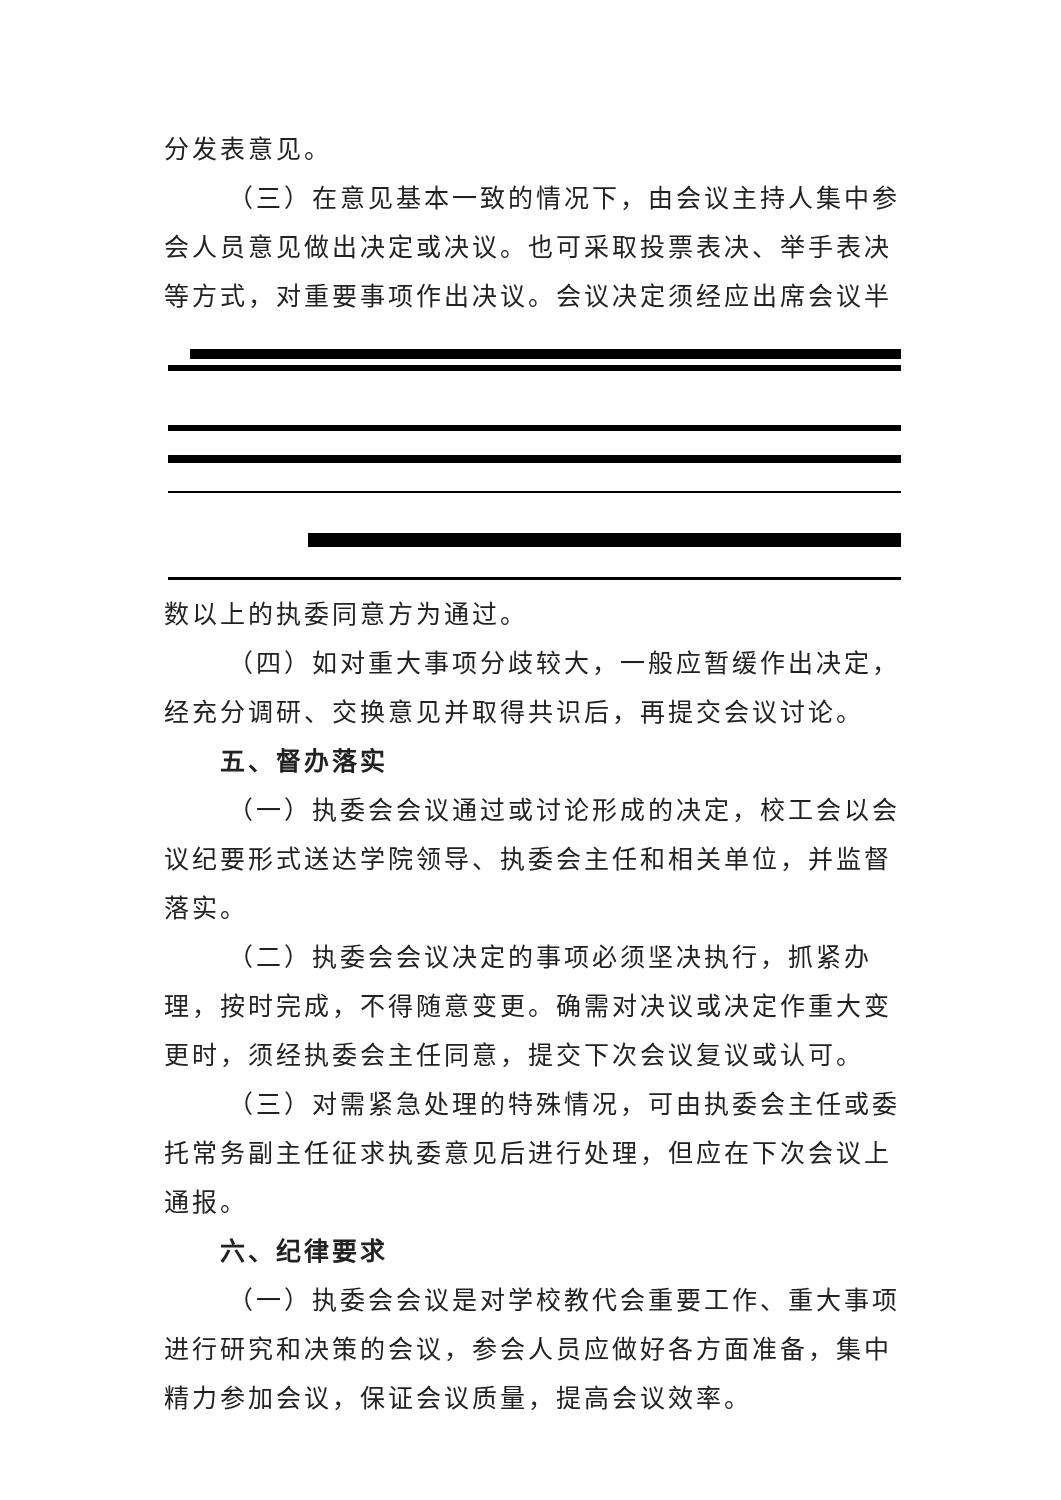分发表意见。
（三）在意见基本一致的情况下，由会议主持人集中参会人员意见做出决定或决议。也可采取投票表决、举手表决等方式，对重要事项作出决议。会议决定须经应出席会议半
数以上的执委同意方为通过。
（四）如对重大事项分歧较大，一般应暂缓作出决定，经充分调研、交换意见并取得共识后，再提交会议讨论。
五、督办落实
（一）执委会会议通过或讨论形成的决定，校工会以会议纪要形式送达学院领导、执委会主任和相关单位，并监督落实。
（二）执委会会议决定的事项必须坚决执行，抓紧办理，按时完成，不得随意变更。确需对决议或决定作重大变更时，须经执委会主任同意，提交下次会议复议或认可。
（三）对需紧急处理的特殊情况，可由执委会主任或委托常务副主任征求执委意见后进行处理，但应在下次会议上通报。
六、纪律要求
（一）执委会会议是对学校教代会重要工作、重大事项进行研究和决策的会议，参会人员应做好各方面准备，集中精力参加会议，保证会议质量，提高会议效率。